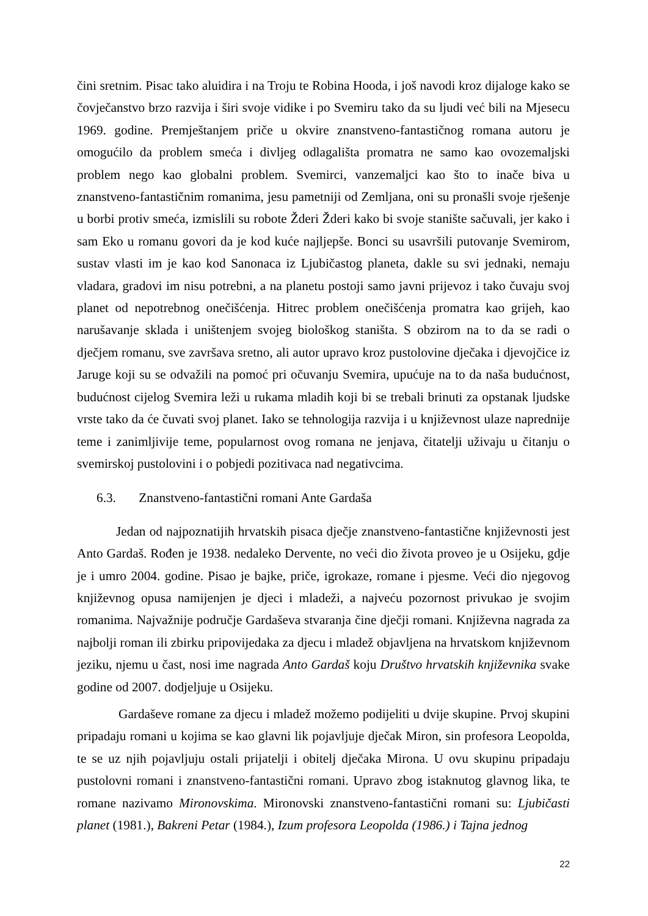čini sretnim. Pisac tako aluidira i na Troju te Robina Hooda, i još navodi kroz dijaloge kako se čovječanstvo brzo razvija i širi svoje vidike i po Svemiru tako da su ljudi već bili na Mjesecu 1969. godine. Premještanjem priče u okvire znanstveno-fantastičnog romana autoru je omogućilo da problem smeća i divljeg odlagališta promatra ne samo kao ovozemaljski problem nego kao globalni problem. Svemirci, vanzemaljci kao što to inače biva u znanstveno-fantastičnim romanima, jesu pametniji od Zemljana, oni su pronašli svoje rješenje u borbi protiv smeća, izmislili su robote Žderi Žderi kako bi svoje stanište sačuvali, jer kako i sam Eko u romanu govori da je kod kuće najljepše. Bonci su usavršili putovanje Svemirom, sustav vlasti im je kao kod Sanonaca iz Ljubičastog planeta, dakle su svi jednaki, nemaju vladara, gradovi im nisu potrebni, a na planetu postoji samo javni prijevoz i tako čuvaju svoj planet od nepotrebnog onečišćenja. Hitrec problem onečišćenja promatra kao grijeh, kao narušavanje sklada i uništenjem svojeg biološkog staništa. S obzirom na to da se radi o dječjem romanu, sve završava sretno, ali autor upravo kroz pustolovine dječaka i djevojčice iz Jaruge koji su se odvažili na pomoć pri očuvanju Svemira, upućuje na to da naša budućnost, budućnost cijelog Svemira leži u rukama mladih koji bi se trebali brinuti za opstanak ljudske vrste tako da će čuvati svoj planet. Iako se tehnologija razvija i u književnost ulaze naprednije teme i zanimljivije teme, popularnost ovog romana ne jenjava, čitatelji uživaju u čitanju o svemirskoj pustolovini i o pobjedi pozitivaca nad negativcima.
6.3. Znanstveno-fantastični romani Ante Gardaša
Jedan od najpoznatijih hrvatskih pisaca dječje znanstveno-fantastične književnosti jest Anto Gardaš. Rođen je 1938. nedaleko Dervente, no veći dio života proveo je u Osijeku, gdje je i umro 2004. godine. Pisao je bajke, priče, igrokaze, romane i pjesme. Veći dio njegovog književnog opusa namijenjen je djeci i mladeži, a najveću pozornost privukao je svojim romanima. Najvažnije područje Gardaševa stvaranja čine dječji romani. Književna nagrada za najbolji roman ili zbirku pripovijedaka za djecu i mladež objavljena na hrvatskom književnom jeziku, njemu u čast, nosi ime nagrada Anto Gardaš koju Društvo hrvatskih književnika svake godine od 2007. dodjeljuje u Osijeku.
Gardaševe romane za djecu i mladež možemo podijeliti u dvije skupine. Prvoj skupini pripadaju romani u kojima se kao glavni lik pojavljuje dječak Miron, sin profesora Leopolda, te se uz njih pojavljuju ostali prijatelji i obitelj dječaka Mirona. U ovu skupinu pripadaju pustolovni romani i znanstveno-fantastični romani. Upravo zbog istaknutog glavnog lika, te romane nazivamo Mironovskima. Mironovski znanstveno-fantastični romani su: Ljubičasti planet (1981.), Bakreni Petar (1984.), Izum profesora Leopolda (1986.) i Tajna jednog
22